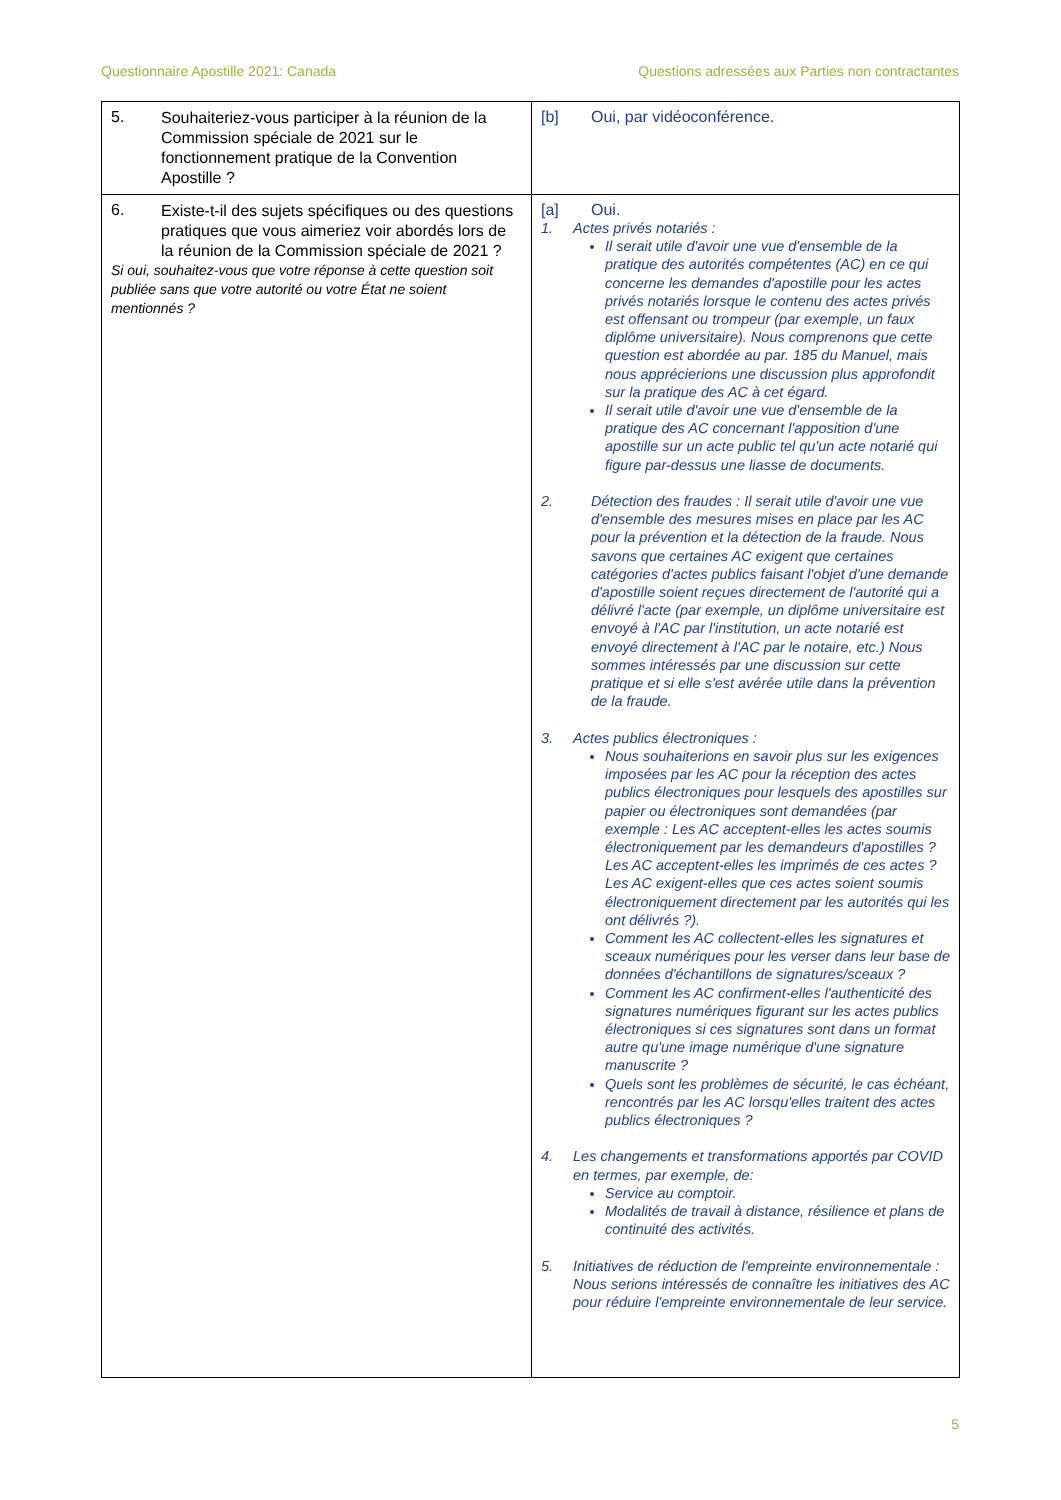Questionnaire Apostille 2021: Canada Questions adressées aux Parties non contractantes
| 5. Souhaiteriez-vous participer à la réunion de la Commission spéciale de 2021 sur le fonctionnement pratique de la Convention Apostille ? | [b] Oui, par vidéoconférence. |
| 6. Existe-t-il des sujets spécifiques ou des questions pratiques que vous aimeriez voir abordés lors de la réunion de la Commission spéciale de 2021 ? Si oui, souhaitez-vous que votre réponse à cette question soit publiée sans que votre autorité ou votre État ne soient mentionnés ? | [a] Oui. 1. Actes privés notariés : Il serait utile d'avoir une vue d'ensemble de la pratique des autorités compétentes (AC) en ce qui concerne les demandes d'apostille pour les actes privés notariés lorsque le contenu des actes privés est offensant ou trompeur (par exemple, un faux diplôme universitaire). Nous comprenons que cette question est abordée au par. 185 du Manuel, mais nous apprécierions une discussion plus approfondit sur la pratique des AC à cet égard. Il serait utile d'avoir une vue d'ensemble de la pratique des AC concernant l'apposition d'une apostille sur un acte public tel qu'un acte notarié qui figure par-dessus une liasse de documents. 2. Détection des fraudes : Il serait utile d'avoir une vue d'ensemble des mesures mises en place par les AC pour la prévention et la détection de la fraude. Nous savons que certaines AC exigent que certaines catégories d'actes publics faisant l'objet d'une demande d'apostille soient reçues directement de l'autorité qui a délivré l'acte (par exemple, un diplôme universitaire est envoyé à l'AC par l'institution, un acte notarié est envoyé directement à l'AC par le notaire, etc.) Nous sommes intéressés par une discussion sur cette pratique et si elle s'est avérée utile dans la prévention de la fraude. 3. Actes publics électroniques : Nous souhaiterions en savoir plus sur les exigences imposées par les AC pour la réception des actes publics électroniques pour lesquels des apostilles sur papier ou électroniques sont demandées (par exemple : Les AC acceptent-elles les actes soumis électroniquement par les demandeurs d'apostilles ? Les AC acceptent-elles les imprimés de ces actes ? Les AC exigent-elles que ces actes soient soumis électroniquement directement par les autorités qui les ont délivrés ?). Comment les AC collectent-elles les signatures et sceaux numériques pour les verser dans leur base de données d'échantillons de signatures/sceaux ? Comment les AC confirment-elles l'authenticité des signatures numériques figurant sur les actes publics électroniques si ces signatures sont dans un format autre qu'une image numérique d'une signature manuscrite ? Quels sont les problèmes de sécurité, le cas échéant, rencontrés par les AC lorsqu'elles traitent des actes publics électroniques ? 4. Les changements et transformations apportés par COVID en termes, par exemple, de: Service au comptoir. Modalités de travail à distance, résilience et plans de continuité des activités. 5. Initiatives de réduction de l'empreinte environnementale : Nous serions intéressés de connaître les initiatives des AC pour réduire l'empreinte environnementale de leur service. |
5